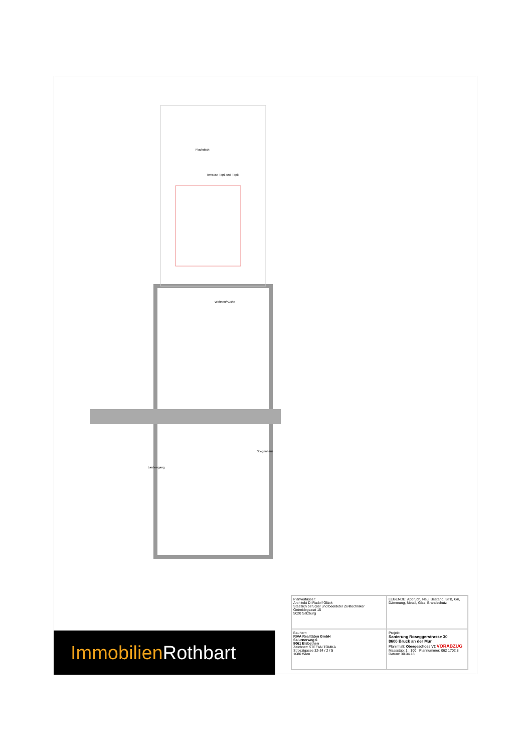Flachdach
Terrasse Top6 und Top8
Wohnen/Küche
Laubengang
Stiegenhaus
Planverfasser:
Architekt DI Rudolf Glück
Staatlich befugter und beeideter Ziviltechniker
Getreidegasse 15
5020 Salzburg
LEGENDE: Abbruch, Neu, Bestand, STB, GK, Dämmung, Metall, Glas, Brandschutz
Bauherr:
RIVA Realitäten GmbH
Salurnerweg 6
5061 Elsbethen
Zeichner: STEFAN TOMKA
Strozzigasse 32-34 / 2 / 5
1080 Wien
Projekt:
Sanierung Roseggerstrasse 30
8600 Bruck an der Mur
Planinhalt: Obergeschoss V2 VORABZUG
Massstab: 1 : 100 Plannummer: 062 1702.8 Datum: 30.04.18
Immobilien Rothbart